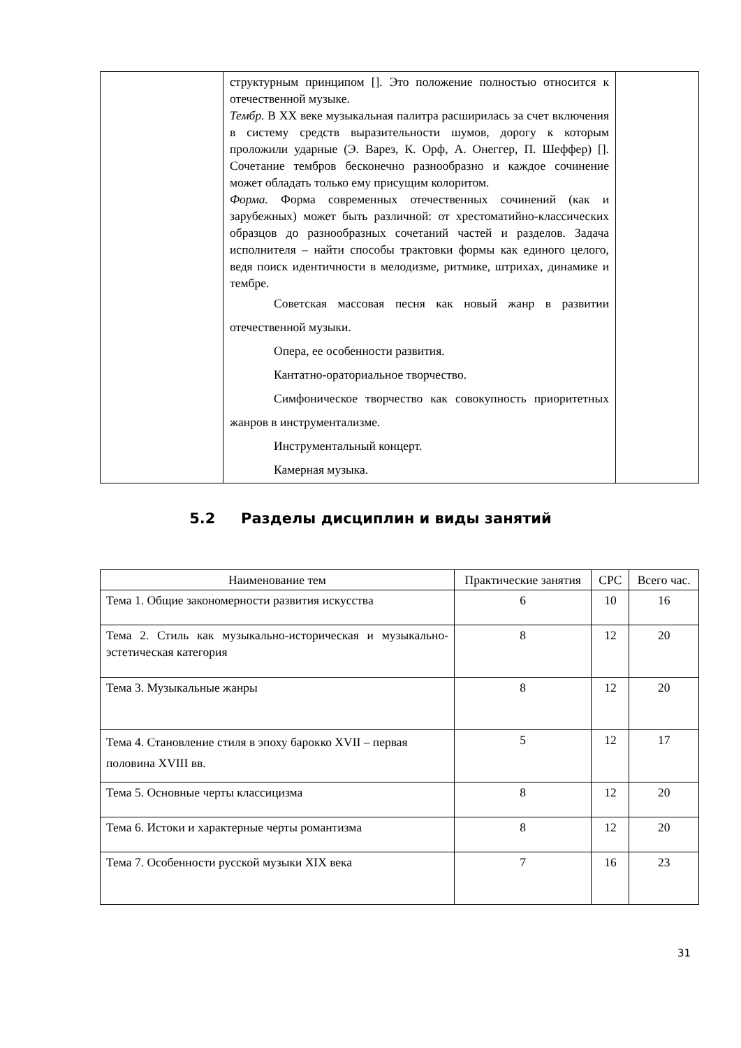| | структурным принципом []. Это положение полностью относится к отечественной музыке. Тембр. В XX веке музыкальная палитра расширилась за счет включения в систему средств выразительности шумов, дорогу к которым проложили ударные (Э. Варез, К. Орф, А. Онеггер, П. Шеффер) []. Сочетание тембров бесконечно разнообразно и каждое сочинение может обладать только ему присущим колоритом. Форма. Форма современных отечественных сочинений (как и зарубежных) может быть различной: от хрестоматийно-классических образцов до разнообразных сочетаний частей и разделов. Задача исполнителя – найти способы трактовки формы как единого целого, ведя поиск идентичности в мелодизме, ритмике, штрихах, динамике и тембре. Советская массовая песня как новый жанр в развитии отечественной музыки. Опера, ее особенности развития. Кантатно-ораториальное творчество. Симфоническое творчество как совокупность приоритетных жанров в инструментализме. Инструментальный концерт. Камерная музыка. | |
5.2 Разделы дисциплин и виды занятий
| Наименование тем | Практические занятия | СРС | Всего час. |
| --- | --- | --- | --- |
| Тема 1. Общие закономерности развития искусства | 6 | 10 | 16 |
| Тема 2. Стиль как музыкально-историческая и музыкально-эстетическая категория | 8 | 12 | 20 |
| Тема 3. Музыкальные жанры | 8 | 12 | 20 |
| Тема 4. Становление стиля в эпоху барокко XVII – первая половина XVIII вв. | 5 | 12 | 17 |
| Тема 5. Основные черты классицизма | 8 | 12 | 20 |
| Тема 6. Истоки и характерные черты романтизма | 8 | 12 | 20 |
| Тема 7. Особенности русской музыки XIX века | 7 | 16 | 23 |
31